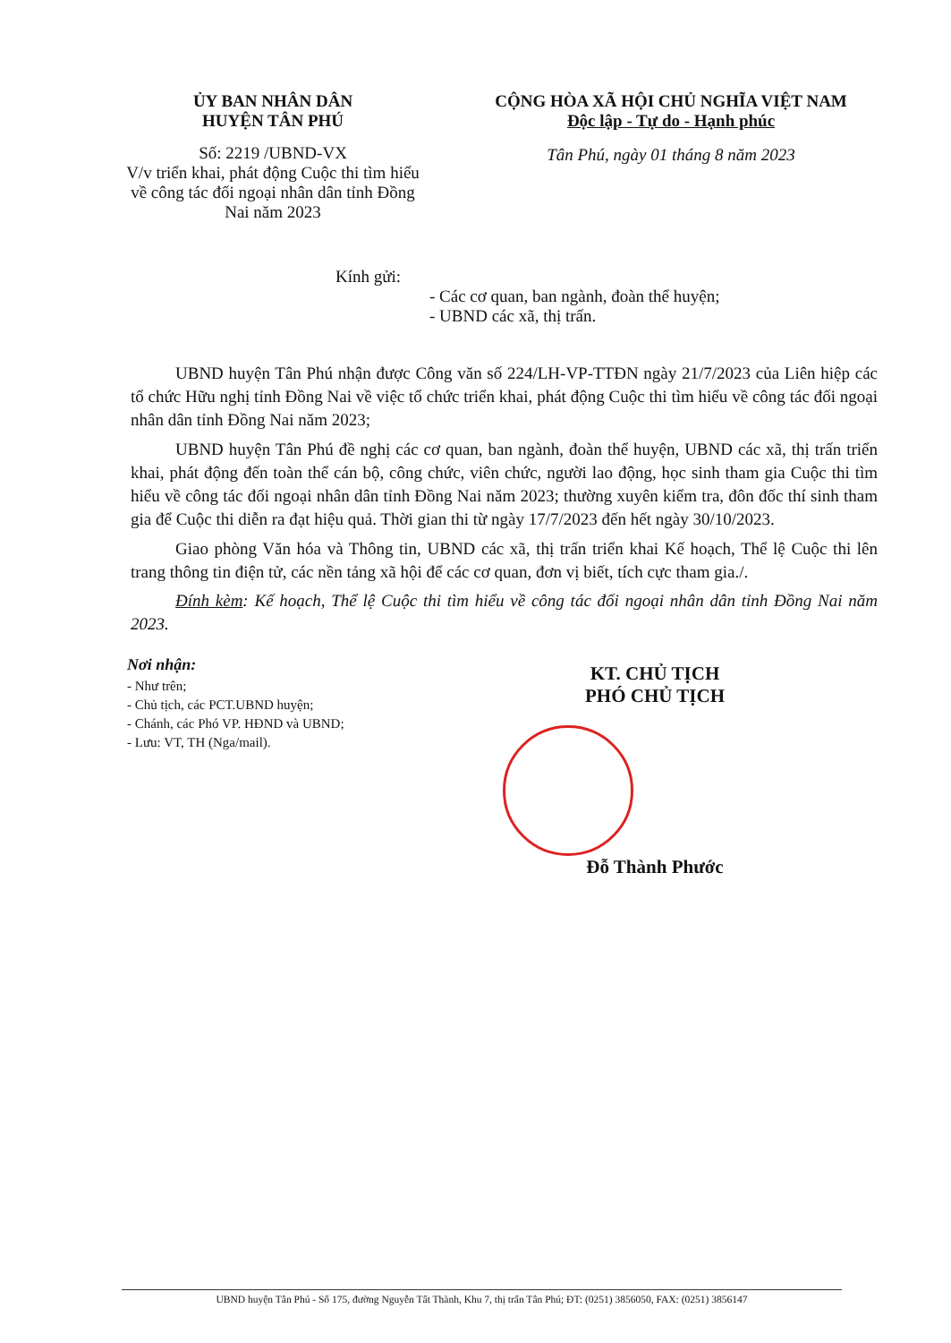ỦY BAN NHÂN DÂN
HUYỆN TÂN PHÚ
Số: 2219 /UBND-VX
V/v triển khai, phát động Cuộc thi tìm hiểu về công tác đối ngoại nhân dân tỉnh Đồng Nai năm 2023
CỘNG HÒA XÃ HỘI CHỦ NGHĨA VIỆT NAM
Độc lập - Tự do - Hạnh phúc
Tân Phú, ngày 01 tháng 8 năm 2023
Kính gửi:
- Các cơ quan, ban ngành, đoàn thể huyện;
- UBND các xã, thị trấn.
UBND huyện Tân Phú nhận được Công văn số 224/LH-VP-TTĐN ngày 21/7/2023 của Liên hiệp các tổ chức Hữu nghị tỉnh Đồng Nai về việc tổ chức triển khai, phát động Cuộc thi tìm hiểu về công tác đối ngoại nhân dân tỉnh Đồng Nai năm 2023;
UBND huyện Tân Phú đề nghị các cơ quan, ban ngành, đoàn thể huyện, UBND các xã, thị trấn triển khai, phát động đến toàn thể cán bộ, công chức, viên chức, người lao động, học sinh tham gia Cuộc thi tìm hiểu về công tác đối ngoại nhân dân tỉnh Đồng Nai năm 2023; thường xuyên kiểm tra, đôn đốc thí sinh tham gia để Cuộc thi diễn ra đạt hiệu quả. Thời gian thi từ ngày 17/7/2023 đến hết ngày 30/10/2023.
Giao phòng Văn hóa và Thông tin, UBND các xã, thị trấn triển khai Kế hoạch, Thể lệ Cuộc thi lên trang thông tin điện tử, các nền tảng xã hội để các cơ quan, đơn vị biết, tích cực tham gia./.
Đính kèm: Kế hoạch, Thể lệ Cuộc thi tìm hiểu về công tác đối ngoại nhân dân tỉnh Đồng Nai năm 2023.
Nơi nhận:
- Như trên;
- Chủ tịch, các PCT.UBND huyện;
- Chánh, các Phó VP. HĐND và UBND;
- Lưu: VT, TH (Nga/mail).
KT. CHỦ TỊCH
PHÓ CHỦ TỊCH
Đỗ Thành Phước
UBND huyện Tân Phú - Số 175, đường Nguyễn Tất Thành, Khu 7, thị trấn Tân Phú; ĐT: (0251) 3856050, FAX: (0251) 3856147